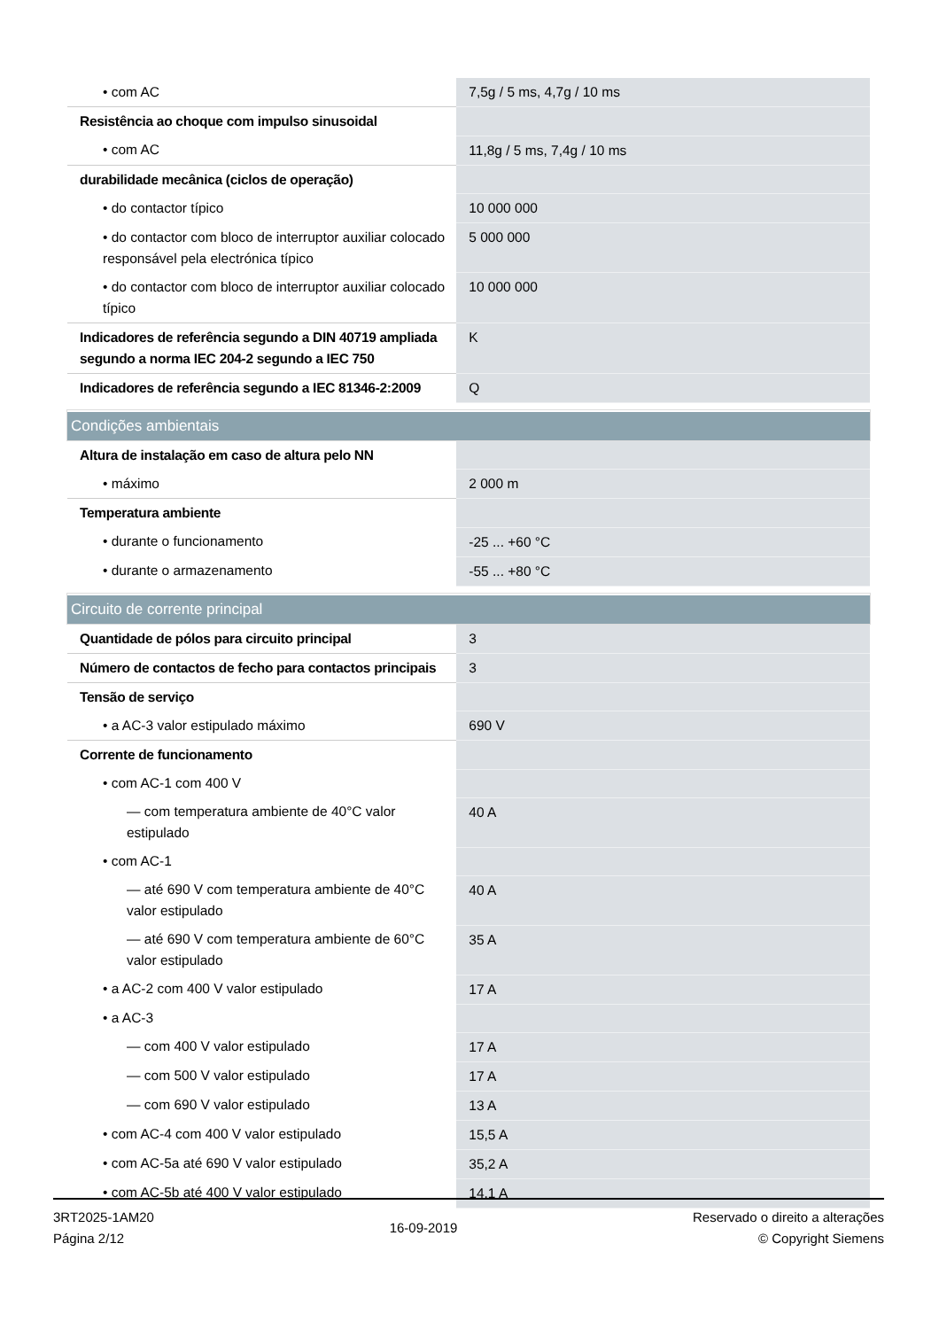| • com AC | 7,5g / 5 ms, 4,7g / 10 ms |
| Resistência ao choque com impulso sinusoidal | |
| • com AC | 11,8g / 5 ms, 7,4g / 10 ms |
| durabilidade mecânica (ciclos de operação) | |
| • do contactor típico | 10 000 000 |
| • do contactor com bloco de interruptor auxiliar colocado responsável pela electrónica típico | 5 000 000 |
| • do contactor com bloco de interruptor auxiliar colocado típico | 10 000 000 |
| Indicadores de referência segundo a DIN 40719 ampliada segundo a norma IEC 204-2 segundo a IEC 750 | K |
| Indicadores de referência segundo a IEC 81346-2:2009 | Q |
| Condições ambientais | |
| Altura de instalação em caso de altura pelo NN | |
| • máximo | 2 000 m |
| Temperatura ambiente | |
| • durante o funcionamento | -25 ... +60 °C |
| • durante o armazenamento | -55 ... +80 °C |
| Circuito de corrente principal | |
| Quantidade de pólos para circuito principal | 3 |
| Número de contactos de fecho para contactos principais | 3 |
| Tensão de serviço | |
| • a AC-3 valor estipulado máximo | 690 V |
| Corrente de funcionamento | |
| • com AC-1 com 400 V | |
| — com temperatura ambiente de 40°C valor estipulado | 40 A |
| • com AC-1 | |
| — até 690 V com temperatura ambiente de 40°C valor estipulado | 40 A |
| — até 690 V com temperatura ambiente de 60°C valor estipulado | 35 A |
| • a AC-2 com 400 V valor estipulado | 17 A |
| • a AC-3 | |
| — com 400 V valor estipulado | 17 A |
| — com 500 V valor estipulado | 17 A |
| — com 690 V valor estipulado | 13 A |
| • com AC-4 com 400 V valor estipulado | 15,5 A |
| • com AC-5a até 690 V valor estipulado | 35,2 A |
| • com AC-5b até 400 V valor estipulado | 14,1 A |
3RT2025-1AM20
Página 2/12
16-09-2019
Reservado o direito a alterações
© Copyright Siemens